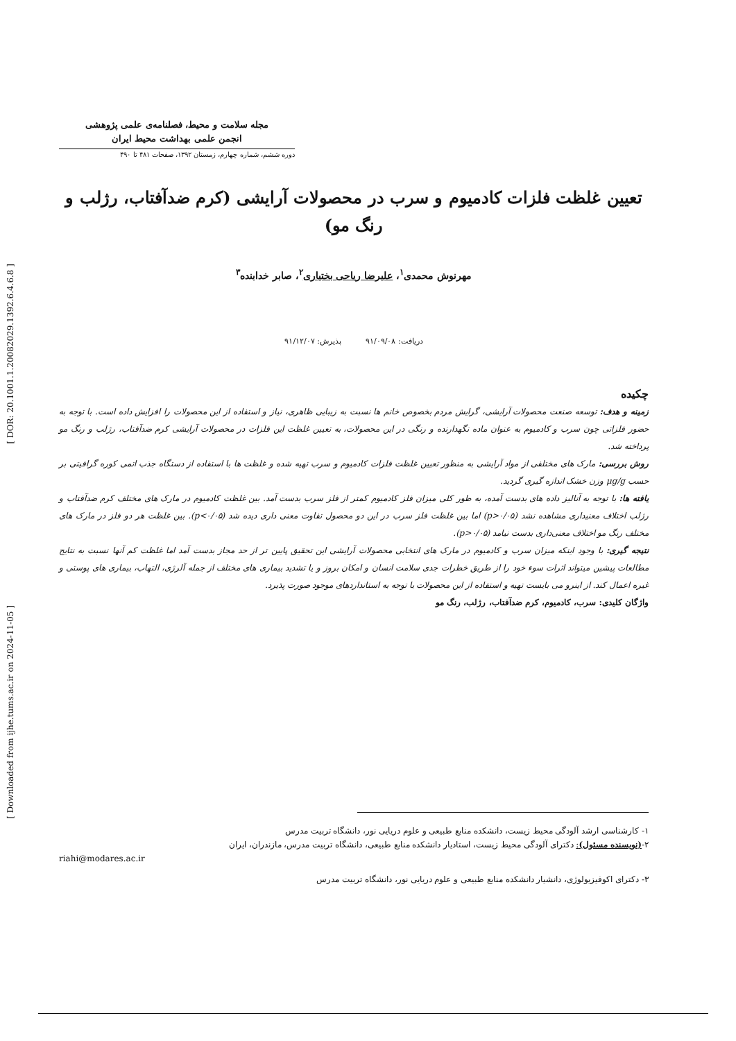[ DOR: 20.1001.1.20082029.1392.6.4.6.8 ]
[ Downloaded from ijhe.tums.ac.ir on 2024-11-05 ]
مجله سلامت و محیط، فصلنامه‌ی علمی پژوهشی
انجمن علمی بهداشت محیط ایران
دوره ششم، شماره چهارم، زمستان ۱۳۹۲، صفحات ۴۸۱ تا ۴۹۰
تعیین غلظت فلزات کادمیوم و سرب در محصولات آرایشی (کرم ضدآفتاب، رژلب و رنگ مو)
مهرنوش محمدی<sup>۱</sup>، علیرضا ریاحی بختیاری<sup>۲</sup>، صابر خدابنده<sup>۳</sup>
دریافت: ۹۱/۰۹/۰۸ پذیرش: ۹۱/۱۲/۰۷
چکیده
زمینه و هدف: توسعه صنعت محصولات آرایشی، گرایش مردم بخصوص خانم ها نسبت به زیبایی ظاهری، نیاز و استفاده از این محصولات را افزایش داده است. با توجه به حضور فلزاتی چون سرب و کادمیوم به عنوان ماده نگهدارنده و رنگی در این محصولات، به تعیین غلظت این فلزات در محصولات آرایشی کرم ضدآفتاب، رژلب و رنگ مو پرداخته شد.
روش بررسی: مارک های مختلفی از مواد آرایشی به منظور تعیین غلظت فلزات کادمیوم و سرب تهیه شده و غلظت ها با استفاده از دستگاه جذب اتمی کوره گرافیتی بر حسب μg/g وزن خشک اندازه گیری گردید.
یافته ها: با توجه به آنالیز داده های بدست آمده، به طور کلی میزان فلز کادمیوم کمتر از فلز سرب بدست آمد. بین غلظت کادمیوم در مارک های مختلف کرم ضدآفتاب و رژلب اختلاف معنیداری مشاهده نشد (p>۰/۰۵) اما بین غلظت فلز سرب در این دو محصول تفاوت معنی داری دیده شد (p<۰/۰۵). بین غلظت هر دو فلز در مارک های مختلف رنگ مو اختلاف معنی‌داری بدست نیامد (p>۰/۰۵).
نتیجه گیری: با وجود اینکه میزان سرب و کادمیوم در مارک های انتخابی محصولات آرایشی این تحقیق پایین تر از حد مجاز بدست آمد اما غلظت کم آنها نسبت به نتایج مطالعات پیشین میتواند اثرات سوء خود را از طریق خطرات جدی سلامت انسان و امکان بروز و یا تشدید بیماری های مختلف از جمله آلرژی، التهاب، بیماری های پوستی و غیره اعمال کند. از اینرو می بایست تهیه و استفاده از این محصولات با توجه به استانداردهای موجود صورت پذیرد.
واژگان کلیدی: سرب، کادمیوم، کرم ضدآفتاب، رژلب، رنگ مو
۱- کارشناسی ارشد آلودگی محیط زیست، دانشکده منابع طبیعی و علوم دریایی نور، دانشگاه تربیت مدرس
۲-(نویسنده مسئول): دکترای آلودگی محیط زیست، استادیار دانشکده منابع طبیعی، دانشگاه تربیت مدرس، مازندران، ایران
riahi@modares.ac.ir
۳- دکترای اکوفیزیولوژی، دانشیار دانشکده منابع طبیعی و علوم دریایی نور، دانشگاه تربیت مدرس